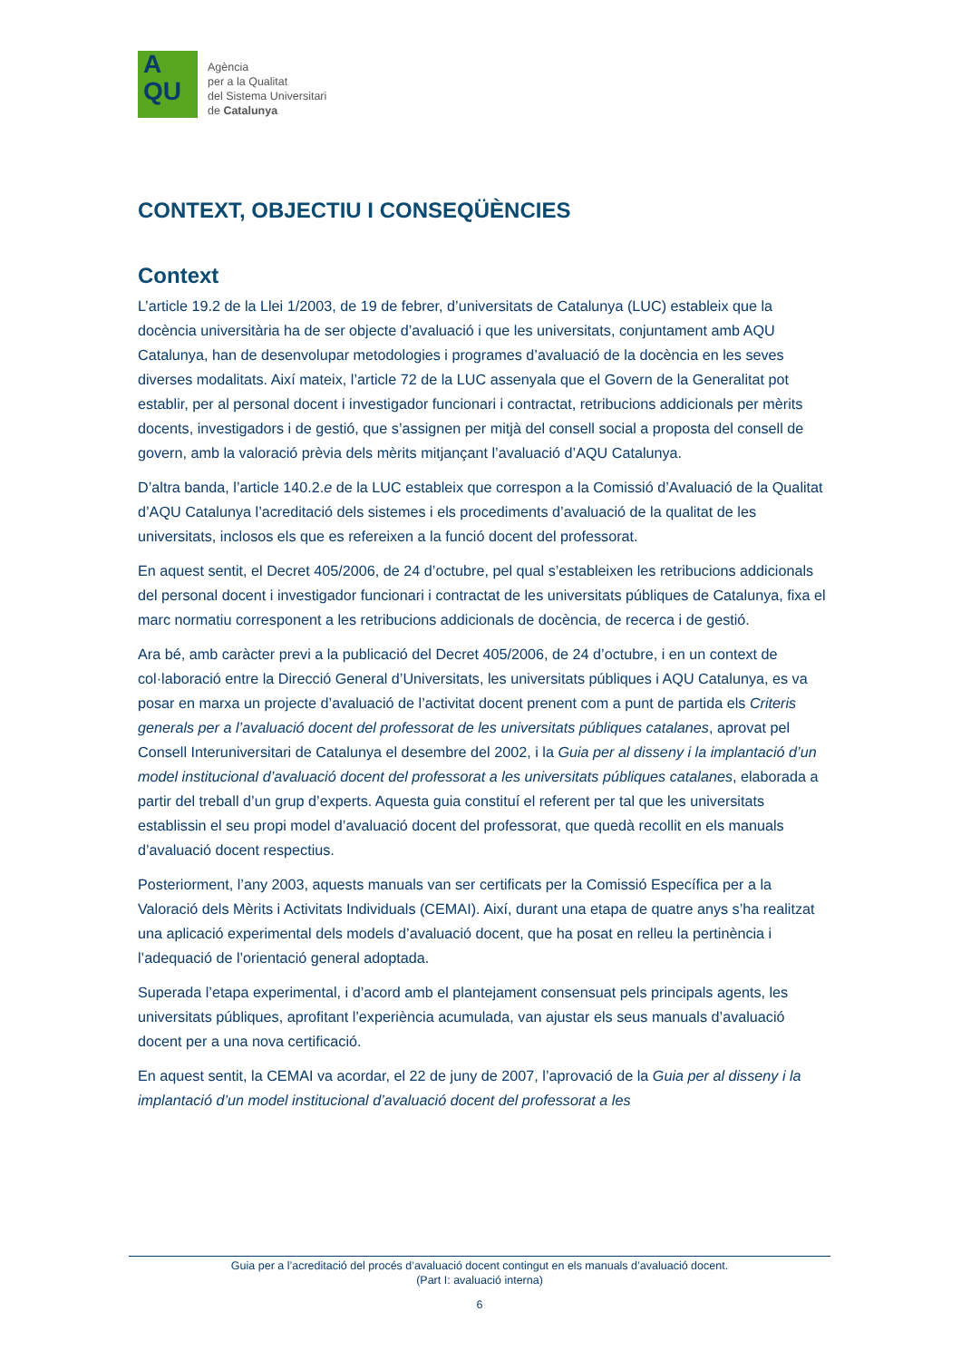A
QU
Agència
per a la Qualitat
del Sistema Universitari
de Catalunya
CONTEXT, OBJECTIU I CONSEQÜÈNCIES
Context
L’article 19.2 de la Llei 1/2003, de 19 de febrer, d’universitats de Catalunya (LUC) estableix que la docència universitària ha de ser objecte d’avaluació i que les universitats, conjuntament amb AQU Catalunya, han de desenvolupar metodologies i programes d’avaluació de la docència en les seves diverses modalitats. Així mateix, l’article 72 de la LUC assenyala que el Govern de la Generalitat pot establir, per al personal docent i investigador funcionari i contractat, retribucions addicionals per mèrits docents, investigadors i de gestió, que s’assignen per mitjà del consell social a proposta del consell de govern, amb la valoració prèvia dels mèrits mitjançant l’avaluació d’AQU Catalunya.
D’altra banda, l’article 140.2.e de la LUC estableix que correspon a la Comissió d’Avaluació de la Qualitat d’AQU Catalunya l’acreditació dels sistemes i els procediments d’avaluació de la qualitat de les universitats, inclosos els que es refereixen a la funció docent del professorat.
En aquest sentit, el Decret 405/2006, de 24 d’octubre, pel qual s’estableixen les retribucions addicionals del personal docent i investigador funcionari i contractat de les universitats públiques de Catalunya, fixa el marc normatiu corresponent a les retribucions addicionals de docència, de recerca i de gestió.
Ara bé, amb caràcter previ a la publicació del Decret 405/2006, de 24 d’octubre, i en un context de col·laboració entre la Direcció General d’Universitats, les universitats públiques i AQU Catalunya, es va posar en marxa un projecte d’avaluació de l’activitat docent prenent com a punt de partida els Criteris generals per a l’avaluació docent del professorat de les universitats públiques catalanes, aprovat pel Consell Interuniversitari de Catalunya el desembre del 2002, i la Guia per al disseny i la implantació d’un model institucional d’avaluació docent del professorat a les universitats públiques catalanes, elaborada a partir del treball d’un grup d’experts. Aquesta guia constituí el referent per tal que les universitats establissin el seu propi model d’avaluació docent del professorat, que quedà recollit en els manuals d’avaluació docent respectius.
Posteriorment, l’any 2003, aquests manuals van ser certificats per la Comissió Específica per a la Valoració dels Mèrits i Activitats Individuals (CEMAI). Així, durant una etapa de quatre anys s’ha realitzat una aplicació experimental dels models d’avaluació docent, que ha posat en relleu la pertinència i l’adequació de l’orientació general adoptada.
Superada l’etapa experimental, i d’acord amb el plantejament consensuat pels principals agents, les universitats públiques, aprofitant l’experiència acumulada, van ajustar els seus manuals d’avaluació docent per a una nova certificació.
En aquest sentit, la CEMAI va acordar, el 22 de juny de 2007, l’aprovació de la Guia per al disseny i la implantació d’un model institucional d’avaluació docent del professorat a les
Guia per a l’acreditació del procés d’avaluació docent contingut en els manuals d’avaluació docent.
(Part I: avaluació interna)
6